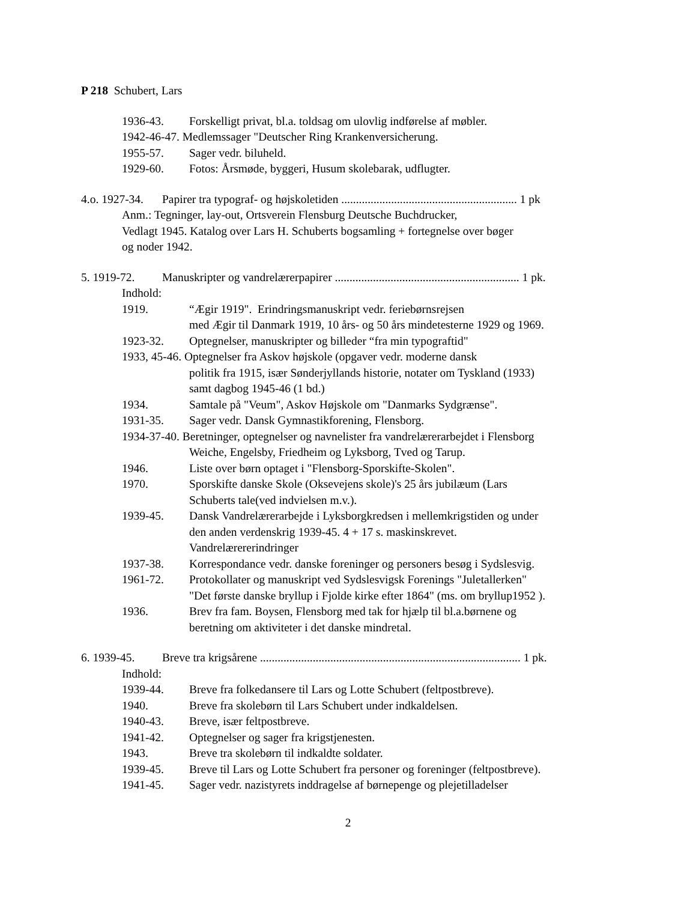P 218 Schubert, Lars
1936-43. Forskelligt privat, bl.a. toldsag om ulovlig indførelse af møbler.
1942-46-47. Medlemssager "Deutscher Ring Krankenversicherung.
1955-57. Sager vedr. biluheld.
1929-60. Fotos: Årsmøde, byggeri, Husum skolebarak, udflugter.
4.o. 1927-34. Papirer tra typograf- og højskoletiden ............................................................ 1 pk
Anm.: Tegninger, lay-out, Ortsverein Flensburg Deutsche Buchdrucker,
Vedlagt 1945. Katalog over Lars H. Schuberts bogsamling + fortegnelse over bøger
og noder 1942.
5. 1919-72. Manuskripter og vandrelærerpapirer ............................................................... 1 pk.
Indhold:
1919. “Ægir 1919". Erindringsmanuskript vedr. feriebørnsrejsen
med Ægir til Danmark 1919, 10 års- og 50 års mindetesterne 1929 og 1969.
1923-32. Optegnelser, manuskripter og billeder “fra min typograftid"
1933, 45-46. Optegnelser fra Askov højskole (opgaver vedr. moderne dansk
politik fra 1915, især Sønderjyllands historie, notater om Tyskland (1933)
samt dagbog 1945-46 (1 bd.)
1934. Samtale på "Veum", Askov Højskole om "Danmarks Sydgrænse".
1931-35. Sager vedr. Dansk Gymnastikforening, Flensborg.
1934-37-40. Beretninger, optegnelser og navnelister fra vandrelærerarbejdet i Flensborg
Weiche, Engelsby, Friedheim og Lyksborg, Tved og Tarup.
1946. Liste over børn optaget i "Flensborg-Sporskifte-Skolen".
1970. Sporskifte danske Skole (Oksevejens skole)'s 25 års jubilæum (Lars
Schuberts tale(ved indvielsen m.v.).
1939-45. Dansk Vandrelærerarbejde i Lyksborgkredsen i mellemkrigstiden og under
den anden verdenskrig 1939-45. 4 + 17 s. maskinskrevet.
Vandrelærererindringer
1937-38. Korrespondance vedr. danske foreninger og personers besøg i Sydslesvig.
1961-72. Protokollater og manuskript ved Sydslesvigsk Forenings "Juletallerken"
"Det første danske bryllup i Fjolde kirke efter 1864" (ms. om bryllup1952 ).
1936. Brev fra fam. Boysen, Flensborg med tak for hjælp til bl.a.børnene og
beretning om aktiviteter i det danske mindretal.
6. 1939-45. Breve tra krigsårene ......................................................................................... 1 pk.
Indhold:
1939-44. Breve fra folkedansere til Lars og Lotte Schubert (feltpostbreve).
1940. Breve fra skolebørn til Lars Schubert under indkaldelsen.
1940-43. Breve, især feltpostbreve.
1941-42. Optegnelser og sager fra krigstjenesten.
1943. Breve tra skolebørn til indkaldte soldater.
1939-45. Breve til Lars og Lotte Schubert fra personer og foreninger (feltpostbreve).
1941-45. Sager vedr. nazistyrets inddragelse af børnepenge og plejetilladelser
2